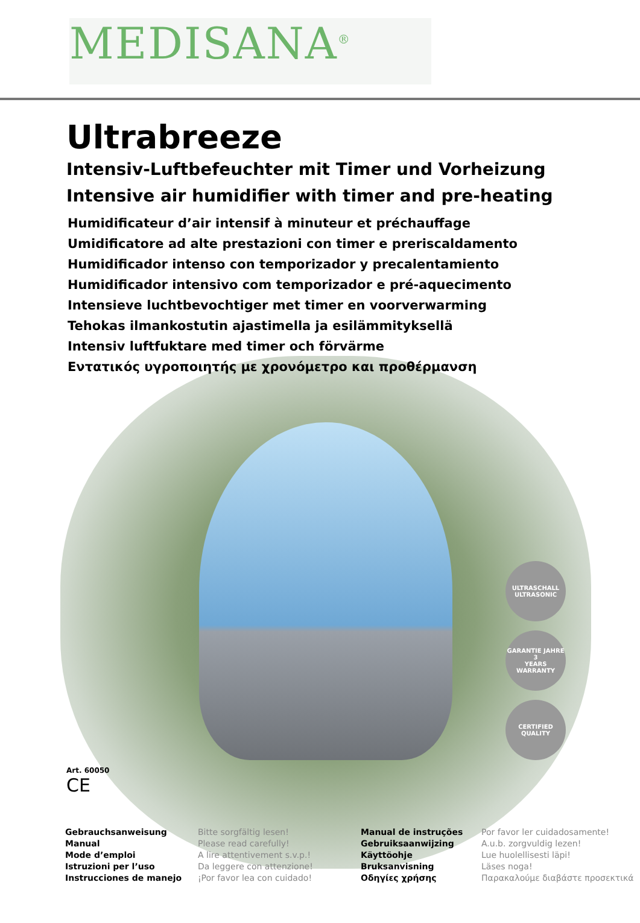MEDISANA<sup>®</sup>
Ultrabreeze
Intensiv-Luftbefeuchter mit Timer und Vorheizung
Intensive air humidifier with timer and pre-heating
Humidificateur d’air intensif à minuteur et préchauffage
Umidificatore ad alte prestazioni con timer e preriscaldamento
Humidificador intenso con temporizador y precalentamiento
Humidificador intensivo com temporizador e pré-aquecimento
Intensieve luchtbevochtiger met timer en voorverwarming
Tehokas ilmankostutin ajastimella ja esilämmityksellä
Intensiv luftfuktare med timer och förvärme
Εντατικός υγροποιητής με χρονόμετρο και προθέρμανση
ULTRASCHALL
ULTRASONIC
GARANTIE JAHRE
3
YEARS WARRANTY
CERTIFIED QUALITY
Art. 60050
CE
Gebrauchsanweisung
Manual
Mode d’emploi
Istruzioni per l’uso
Instrucciones de manejo
Bitte sorgfältig lesen!
Please read carefully!
A lire attentivement s.v.p.!
Da leggere con attenzione!
¡Por favor lea con cuidado!
Manual de instruções
Gebruiksaanwijzing
Käyttöohje
Bruksanvisning
Οδηγίες χρήσης
Por favor ler cuidadosamente!
A.u.b. zorgvuldig lezen!
Lue huolellisesti läpi!
Läses noga!
Παρακαλούμε διαβάστε προσεκτικά